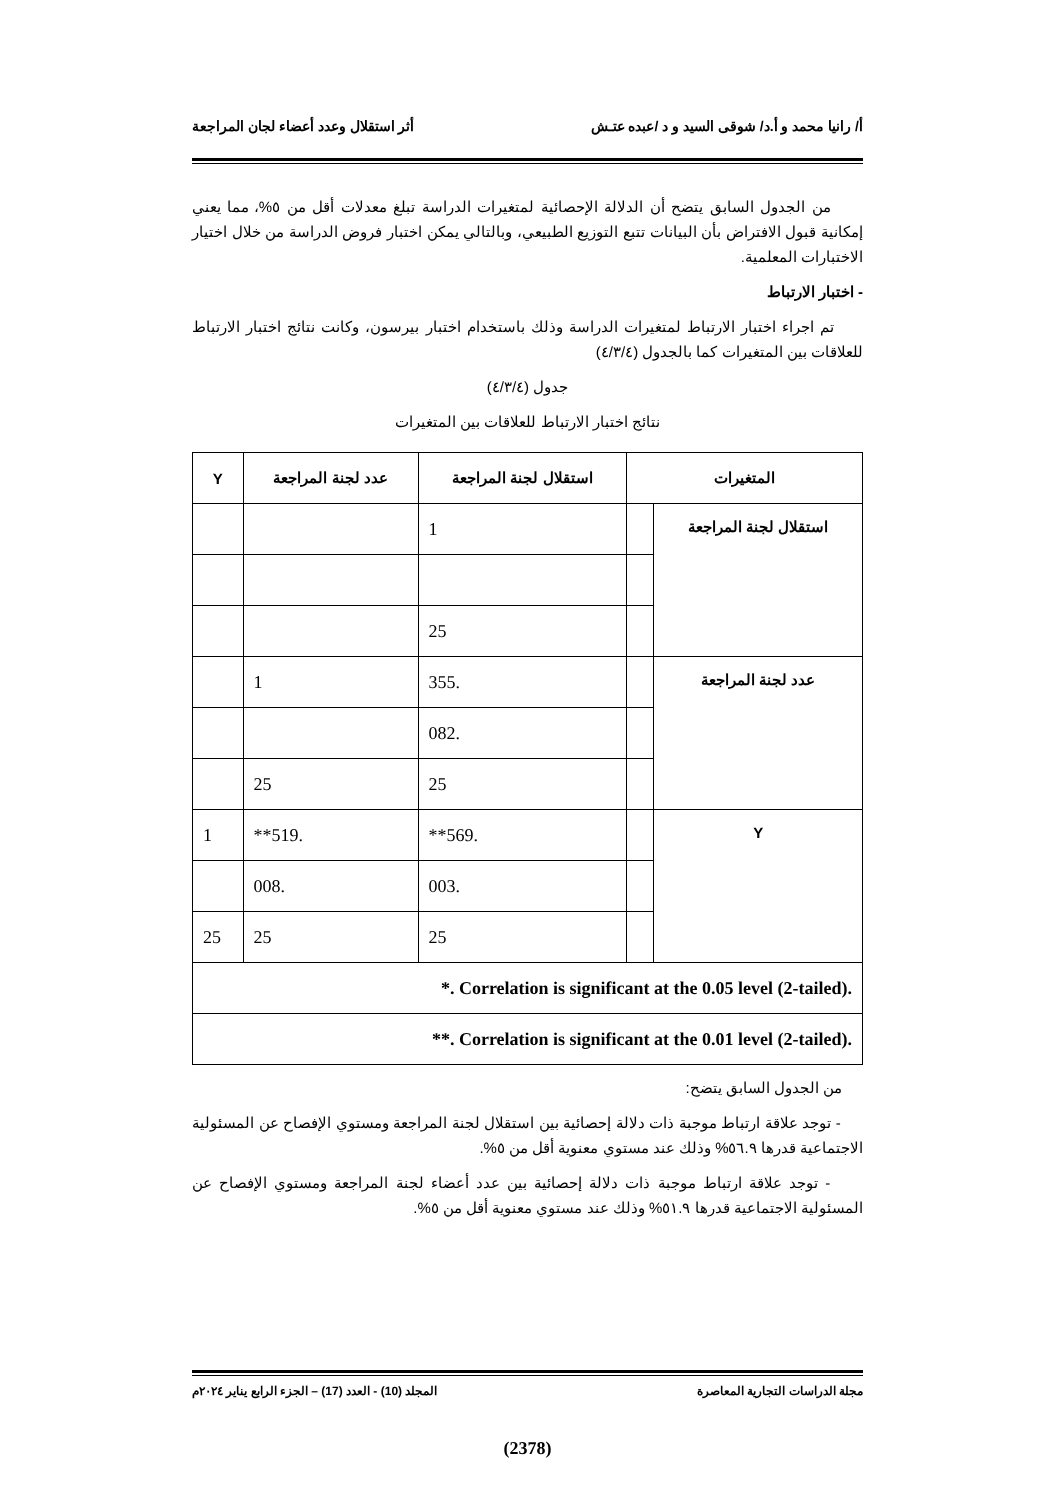أ/ رانيا محمد و أ.د/ شوقى السيد و د /عبده عتـش أثر استقلال وعدد أعضاء لجان المراجعة
من الجدول السابق يتضح أن الدلالة الإحصائية لمتغيرات الدراسة تبلغ معدلات أقل من ٥%، مما يعني إمكانية قبول الافتراض بأن البيانات تتبع التوزيع الطبيعي، وبالتالي يمكن اختبار فروض الدراسة من خلال اختيار الاختبارات المعلمية.
- اختبار الارتباط
تم اجراء اختبار الارتباط لمتغيرات الدراسة وذلك باستخدام اختبار بيرسون، وكانت نتائج اختبار الارتباط للعلاقات بين المتغيرات كما بالجدول (٤/٣/٤)
جدول (٤/٣/٤)
نتائج اختبار الارتباط للعلاقات بين المتغيرات
| المتغيرات | | استقلال لجنة المراجعة | عدد لجنة المراجعة | Y |
| --- | --- | --- | --- | --- |
| استقلال لجنة المراجعة | | 1 | | |
| | | 25 | | |
| عدد لجنة المراجعة | | .355 | 1 | |
| | | .082 | | |
| | | 25 | 25 | |
| Y | | .569** | .519** | 1 |
| | | .003 | .008 | |
| | | 25 | 25 | 25 |
| *. Correlation is significant at the 0.05 level (2-tailed). | | | | |
| **. Correlation is significant at the 0.01 level (2-tailed). | | | | |
من الجدول السابق يتضح:
- توجد علاقة ارتباط موجبة ذات دلالة إحصائية بين استقلال لجنة المراجعة ومستوي الإفصاح عن المسئولية الاجتماعية قدرها ٥٦.٩% وذلك عند مستوي معنوية أقل من ٥%.
- توجد علاقة ارتباط موجبة ذات دلالة إحصائية بين عدد أعضاء لجنة المراجعة ومستوي الإفصاح عن المسئولية الاجتماعية قدرها ٥١.٩% وذلك عند مستوي معنوية أقل من ٥%.
مجلة الدراسات التجارية المعاصرة المجلد (10) - العدد (17) – الجزء الرابع يناير ٢٠٢٤م
(2378)